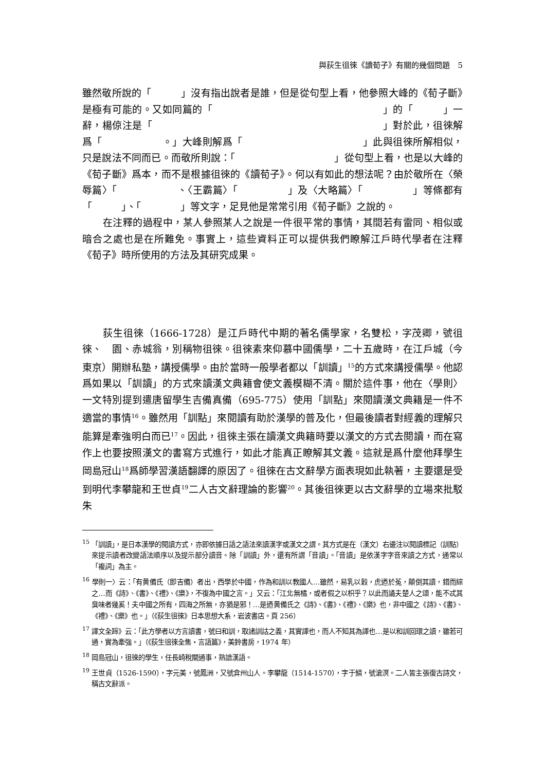與荻生徂徠《讀荀子》有關的幾個問題　5
雖然敬所說的「　　　」沒有指出說者是誰，但是從句型上看，他參照大峰的《荀子斷》是極有可能的。又如同篇的「　　　　　　　　　　　　　　　　　」的「　　　」一辭，楊倞注是「　　　　　　　　　　　　　　　　　　　　　　　」對於此，徂徠解爲「　　　　　　。」大峰則解爲「　　　　　　　　　　　　」此與徂徠所解相似，只是說法不同而已。而敬所則說：「　　　　　　　　　　」從句型上看，也是以大峰的《荀子斷》爲本，而不是根據徂徠的《讀荀子》。何以有如此的想法呢？由於敬所在〈榮辱篇〉「　　　　　　、〈王霸篇〉「　　　　　」及〈大略篇〉「　　　　　」等條都有「　　　」、「　　　　」等文字，足見他是常常引用《荀子斷》之說的。
在注釋的過程中，某人參照某人之說是一件很平常的事情，其間若有雷同、相似或暗合之處也是在所難免。事實上，這些資料正可以提供我們瞭解江戶時代學者在注釋《荀子》時所使用的方法及其研究成果。
荻生徂徠（1666-1728）是江戶時代中期的著名儒學家，名雙松，字茂卿，號徂徠、　園、赤城翁，別稱物徂徠。徂徠素來仰慕中國儒學，二十五歲時，在江戶城（今東京）開辦私塾，講授儒學。由於當時一般學者都以「訓讀」<sup>15</sup>的方式來講授儒學。他認爲如果以「訓讀」的方式來讀漢文典籍會使文義模糊不清。關於這件事，他在〈學則〉一文特別提到遣唐留學生吉備真備（695-775）使用「訓點」來閱讀漢文典籍是一件不適當的事情<sup>16</sup>。雖然用「訓點」來閱讀有助於漢學的普及化，但最後讀者對經義的理解只能算是牽強明白而已<sup>17</sup>。因此，徂徠主張在讀漢文典籍時要以漢文的方式去閱讀，而在寫作上也要按照漢文的書寫方式進行，如此才能真正瞭解其文義。這就是爲什麼他拜學生岡島冠山<sup>18</sup>爲師學習漢語翻譯的原因了。徂徠在古文辭學方面表現如此執著，主要還是受到明代李攀龍和王世貞<sup>19</sup>二人古文辭理論的影響<sup>20</sup>。其後徂徠更以古文辭學的立場來批駁朱
<sup>15</sup> 「訓讀」，是日本漢學的閱讀方式，亦即依據日語之語法來讀漢字或漢文之謂。其方式是在（漢文）右邊注以閱讀標記（訓點）來提示讀者改變語法順序以及提示部分讀音。除「訓讀」外，還有所謂「音讀」。「音讀」是依漢字字音來讀之方式，通常以「複詞」為主。
<sup>16</sup> 學則一〉云：「有黄備氏（即吉備）者出，西學於中國，作為和訓以教國人…雖然，易乳以穀，虎迺於菟，顛倒其讀，錯而綜之…而《詩》、《書》、《禮》、《樂》，不復為中國之言。」又云：「江北無橘，或者假之以枳乎？以此而誦夫楚人之頌，能不忒其臭味者幾奚！夫中國之所有，四海之所無，亦猶是邪！…是迺黄備氏之《詩》、《書》、《禮》、《樂》也，非中國之《詩》、《書》、《禮》、《樂》也。」（《荻生徂徠》日本思想大系，岩波書店。頁 256）
<sup>17</sup> 譯文全蹄》云：「此方學者以方言讀書，號曰和訓，取諸訓詁之義，其實譯也，而人不知其為譯也…是以和訓回環之讀，雖若可通，實為牽強。」（《荻生徂徠全集‧言語篇》，美鈴書房，1974 年）
<sup>18</sup> 岡島冠山，徂徠的學生，任長崎稅關通事，熟諳漢語。
<sup>19</sup> 王世貞（1526-1590），字元美，號鳳洲，又號弇州山人。李攀龍（1514-1570），字于鱗，號滄溟。二人皆主張復古詩文，稱古文辭派。